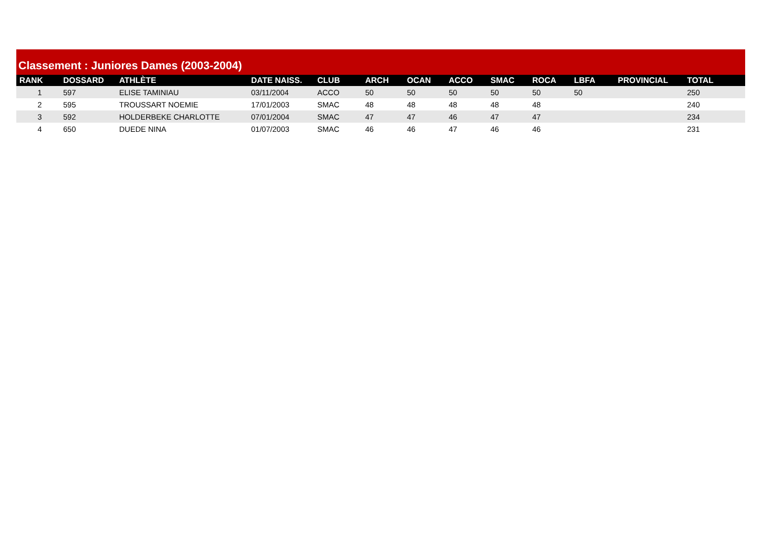Classement : Juniores Dames (2003-2004)
| RANK | DOSSARD | ATHLÈTE | DATE NAISS. | CLUB | ARCH | OCAN | ACCO | SMAC | ROCA | LBFA | PROVINCIAL | TOTAL |
| --- | --- | --- | --- | --- | --- | --- | --- | --- | --- | --- | --- | --- |
| 1 | 597 | ELISE TAMINIAU | 03/11/2004 | ACCO | 50 | 50 | 50 | 50 | 50 | 50 | | 250 |
| 2 | 595 | TROUSSART NOEMIE | 17/01/2003 | SMAC | 48 | 48 | 48 | 48 | 48 | | | 240 |
| 3 | 592 | HOLDERBEKE CHARLOTTE | 07/01/2004 | SMAC | 47 | 47 | 46 | 47 | 47 | | | 234 |
| 4 | 650 | DUEDE NINA | 01/07/2003 | SMAC | 46 | 46 | 47 | 46 | 46 | | | 231 |